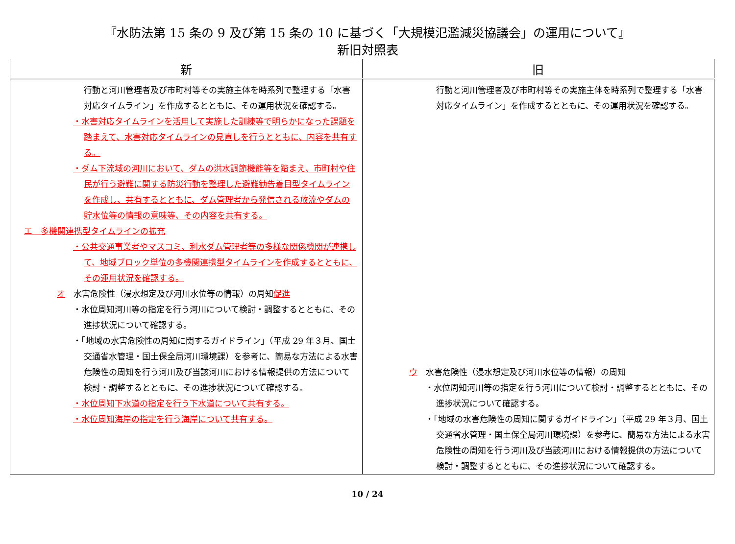『水防法第 15 条の 9 及び第 15 条の 10 に基づく「大規模氾濫減災協議会」の運用について』
新旧対照表
| 新 | 旧 |
| --- | --- |
| 行動と河川管理者及び市町村等その実施主体を時系列で整理する「水害対応タイムライン」を作成するとともに、その運用状況を確認する。 ・水害対応タイムラインを活用して実施した訓練等で明らかになった課題を踏まえて、水害対応タイムラインの見直しを行うとともに、内容を共有する。 ・ダム下流域の河川において、ダムの洪水調節機能等を踏まえ、市町村や住民が行う避難に関する防災行動を整理した避難勧告着目型タイムラインを作成し、共有するとともに、ダム管理者から発信される放流やダムの貯水位等の情報の意味等、その内容を共有する。 エ 多機関連携型タイムラインの拡充 ・公共交通事業者やマスコミ、利水ダム管理者等の多様な関係機関が連携して、地域ブロック単位の多機関連携型タイムラインを作成するとともに、その運用状況を確認する。 オ 水害危険性（浸水想定及び河川水位等の情報）の周知 促進 ・水位周知河川等の指定を行う河川について検討・調整するとともに、その進捗状況について確認する。 ・「地域の水害危険性の周知に関するガイドライン」（平成 29 年３月、国土交通省水管理・国土保全局河川環境課）を参考に、簡易な方法による水害危険性の周知を行う河川及び当該河川における情報提供の方法について検討・調整するとともに、その進捗状況について確認する。 ・水位周知下水道の指定を行う下水道について共有する。 ・水位周知海岸の指定を行う海岸について共有する。 | 行動と河川管理者及び市町村等その実施主体を時系列で整理する「水害対応タイムライン」を作成するとともに、その運用状況を確認する。 ウ 水害危険性（浸水想定及び河川水位等の情報）の周知 ・水位周知河川等の指定を行う河川について検討・調整するとともに、その進捗状況について確認する。 ・「地域の水害危険性の周知に関するガイドライン」（平成 29 年３月、国土交通省水管理・国土保全局河川環境課）を参考に、簡易な方法による水害危険性の周知を行う河川及び当該河川における情報提供の方法について検討・調整するとともに、その進捗状況について確認する。 |
10 / 24